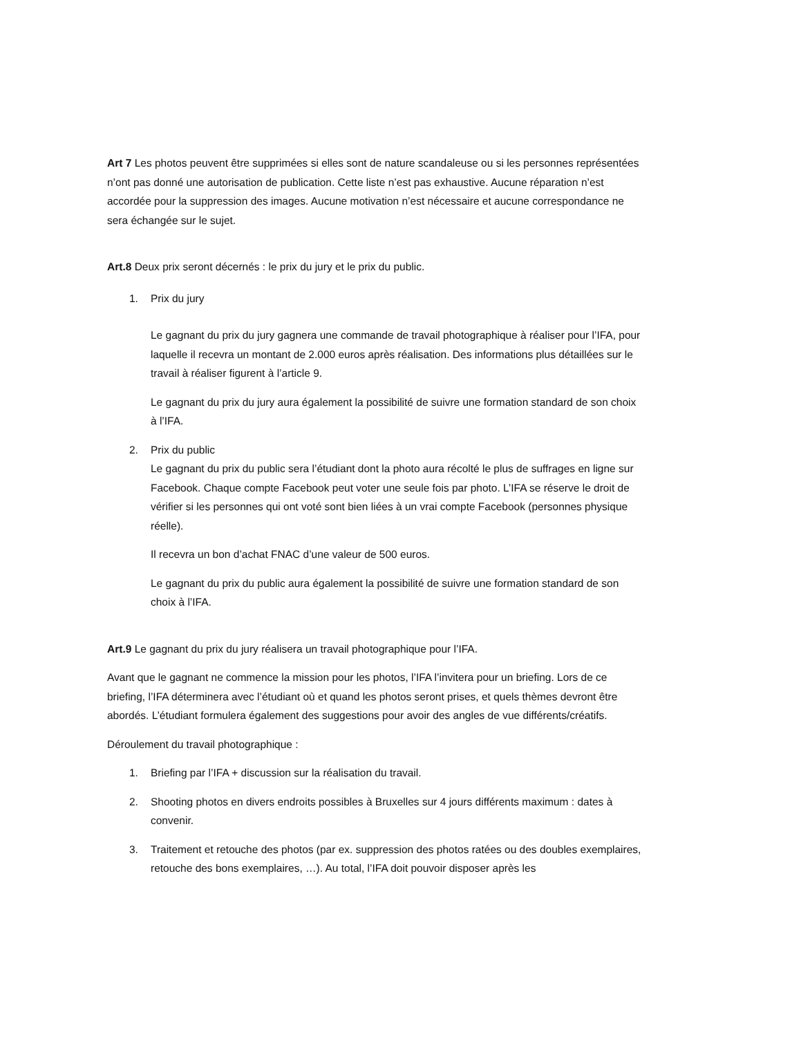Art 7 Les photos peuvent être supprimées si elles sont de nature scandaleuse ou si les personnes représentées n’ont pas donné une autorisation de publication. Cette liste n’est pas exhaustive. Aucune réparation n’est accordée pour la suppression des images. Aucune motivation n’est nécessaire et aucune correspondance ne sera échangée sur le sujet.
Art.8 Deux prix seront décernés : le prix du jury et le prix du public.
1. Prix du jury
Le gagnant du prix du jury gagnera une commande de travail photographique à réaliser pour l’IFA, pour laquelle il recevra un montant de 2.000 euros après réalisation. Des informations plus détaillées sur le travail à réaliser figurent à l’article 9.
Le gagnant du prix du jury aura également la possibilité de suivre une formation standard de son choix à l’IFA.
2. Prix du public
Le gagnant du prix du public sera l’étudiant dont la photo aura récolté le plus de suffrages en ligne sur Facebook. Chaque compte Facebook peut voter une seule fois par photo. L’IFA se réserve le droit de vérifier si les personnes qui ont voté sont bien liées à un vrai compte Facebook (personnes physique réelle).
Il recevra un bon d’achat FNAC d’une valeur de 500 euros.
Le gagnant du prix du public aura également la possibilité de suivre une formation standard de son choix à l’IFA.
Art.9 Le gagnant du prix du jury réalisera un travail photographique pour l’IFA.
Avant que le gagnant ne commence la mission pour les photos, l’IFA l’invitera pour un briefing. Lors de ce briefing, l’IFA déterminera avec l’étudiant où et quand les photos seront prises, et quels thèmes devront être abordés. L’étudiant formulera également des suggestions pour avoir des angles de vue différents/créatifs.
Déroulement du travail photographique :
1. Briefing par l’IFA + discussion sur la réalisation du travail.
2. Shooting photos en divers endroits possibles à Bruxelles sur 4 jours différents maximum : dates à convenir.
3. Traitement et retouche des photos (par ex. suppression des photos ratées ou des doubles exemplaires, retouche des bons exemplaires, …). Au total, l’IFA doit pouvoir disposer après les